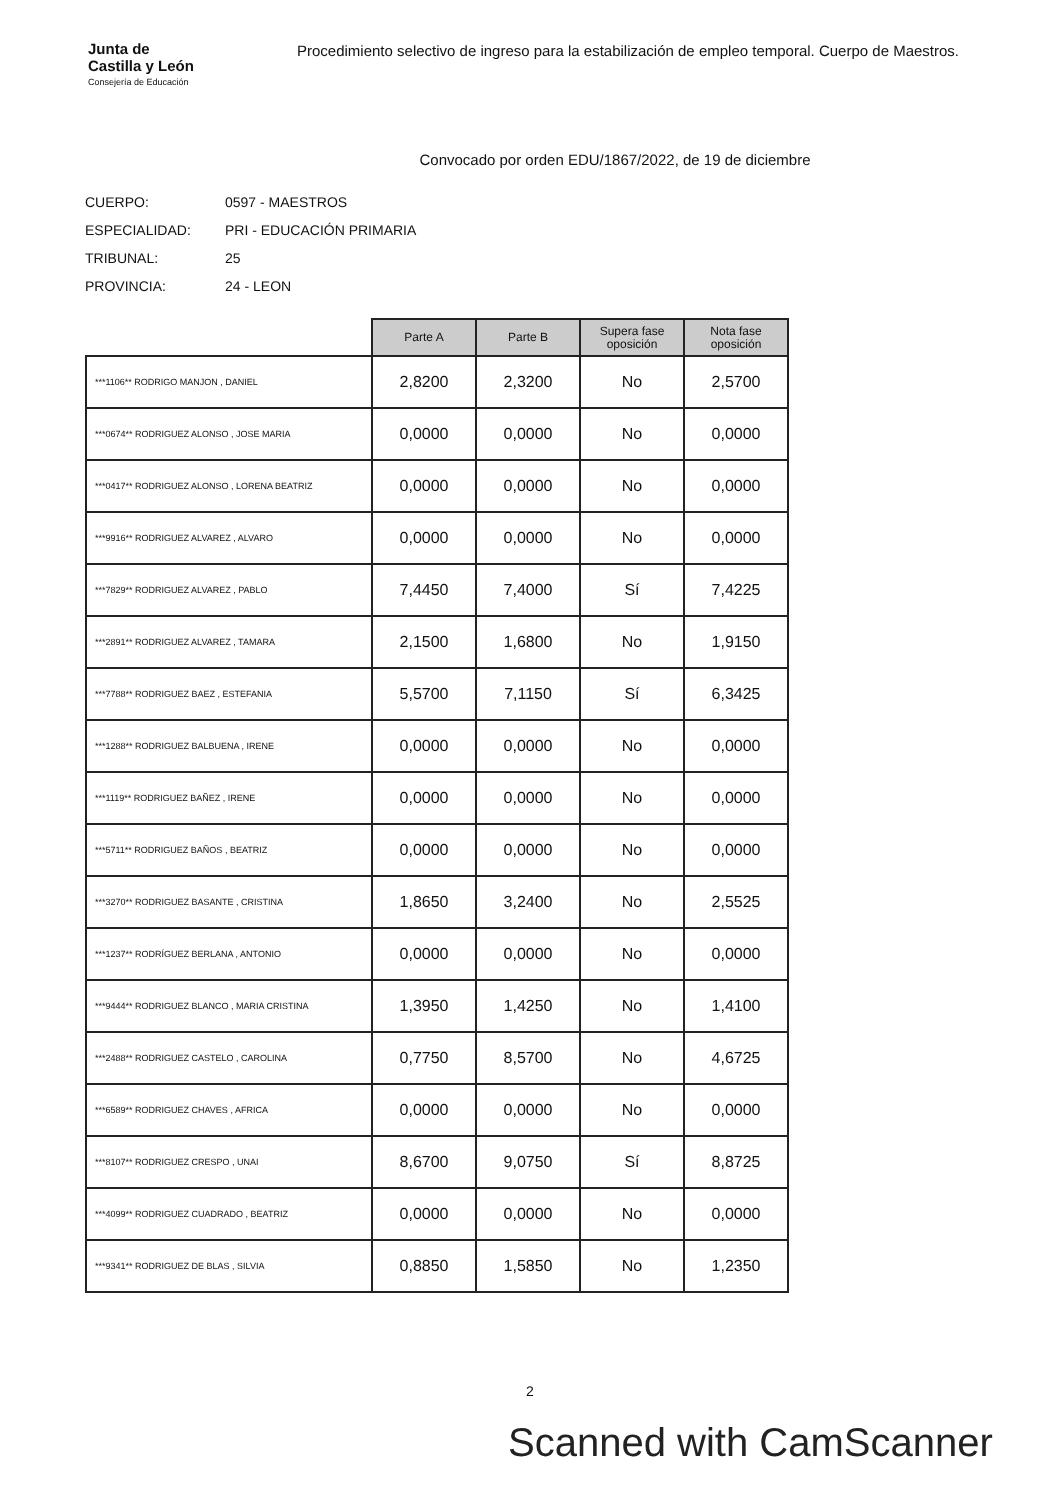Junta de
Castilla y León
Consejería de Educación
Procedimiento selectivo de ingreso para la estabilización de empleo temporal. Cuerpo de Maestros.
Convocado por orden EDU/1867/2022, de 19 de diciembre
CUERPO: 0597 - MAESTROS
ESPECIALIDAD: PRI - EDUCACIÓN PRIMARIA
TRIBUNAL: 25
PROVINCIA: 24 - LEON
| | Parte A | Parte B | Supera fase oposición | Nota fase oposición |
| --- | --- | --- | --- | --- |
| ***1106** RODRIGO MANJON , DANIEL | 2,8200 | 2,3200 | No | 2,5700 |
| ***0674** RODRIGUEZ ALONSO , JOSE MARIA | 0,0000 | 0,0000 | No | 0,0000 |
| ***0417** RODRIGUEZ ALONSO , LORENA BEATRIZ | 0,0000 | 0,0000 | No | 0,0000 |
| ***9916** RODRIGUEZ ALVAREZ , ALVARO | 0,0000 | 0,0000 | No | 0,0000 |
| ***7829** RODRIGUEZ ALVAREZ , PABLO | 7,4450 | 7,4000 | Sí | 7,4225 |
| ***2891** RODRIGUEZ ALVAREZ , TAMARA | 2,1500 | 1,6800 | No | 1,9150 |
| ***7788** RODRIGUEZ BAEZ , ESTEFANIA | 5,5700 | 7,1150 | Sí | 6,3425 |
| ***1288** RODRIGUEZ BALBUENA , IRENE | 0,0000 | 0,0000 | No | 0,0000 |
| ***1119** RODRIGUEZ BAÑEZ , IRENE | 0,0000 | 0,0000 | No | 0,0000 |
| ***5711** RODRIGUEZ BAÑOS , BEATRIZ | 0,0000 | 0,0000 | No | 0,0000 |
| ***3270** RODRIGUEZ BASANTE , CRISTINA | 1,8650 | 3,2400 | No | 2,5525 |
| ***1237** RODRÍGUEZ BERLANA , ANTONIO | 0,0000 | 0,0000 | No | 0,0000 |
| ***9444** RODRIGUEZ BLANCO , MARIA CRISTINA | 1,3950 | 1,4250 | No | 1,4100 |
| ***2488** RODRIGUEZ CASTELO , CAROLINA | 0,7750 | 8,5700 | No | 4,6725 |
| ***6589** RODRIGUEZ CHAVES , AFRICA | 0,0000 | 0,0000 | No | 0,0000 |
| ***8107** RODRIGUEZ CRESPO , UNAI | 8,6700 | 9,0750 | Sí | 8,8725 |
| ***4099** RODRIGUEZ CUADRADO , BEATRIZ | 0,0000 | 0,0000 | No | 0,0000 |
| ***9341** RODRIGUEZ DE BLAS , SILVIA | 0,8850 | 1,5850 | No | 1,2350 |
2
Scanned with CamScanner